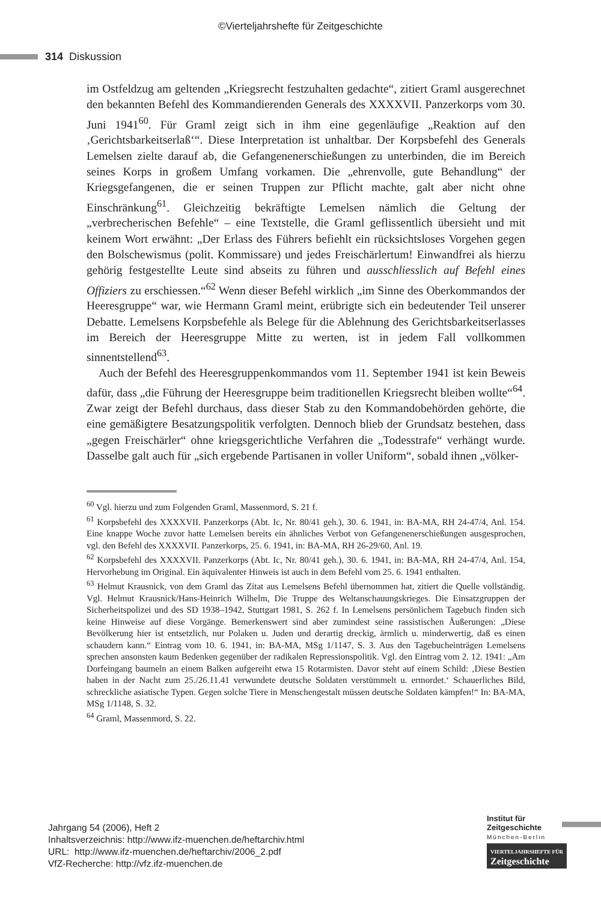©Vierteljahrshefte für Zeitgeschichte
314 Diskussion
im Ostfeldzug am geltenden „Kriegsrecht festzuhalten gedachte“, zitiert Graml ausgerechnet den bekannten Befehl des Kommandierenden Generals des XXXXVII. Panzerkorps vom 30. Juni 1941<sup>60</sup>. Für Graml zeigt sich in ihm eine gegenläufige „Reaktion auf den ‚Gerichtsbarkeitserlaß‘“. Diese Interpretation ist unhaltbar. Der Korpsbefehl des Generals Lemelsen zielte darauf ab, die Gefangenenerschießungen zu unterbinden, die im Bereich seines Korps in großem Umfang vorkamen. Die „ehrenvolle, gute Behandlung“ der Kriegsgefangenen, die er seinen Truppen zur Pflicht machte, galt aber nicht ohne Einschränkung<sup>61</sup>. Gleichzeitig bekräftigte Lemelsen nämlich die Geltung der „verbrecherischen Befehle“ – eine Textstelle, die Graml geflissentlich übersieht und mit keinem Wort erwähnt: „Der Erlass des Führers befiehlt ein rücksichtsloses Vorgehen gegen den Bolschewismus (polit. Kommissare) und jedes Freischärlertum! Einwandfrei als hierzu gehörig festgestellte Leute sind abseits zu führen und ausschliesslich auf Befehl eines Offiziers zu erschiessen.“<sup>62</sup> Wenn dieser Befehl wirklich „im Sinne des Oberkommandos der Heeresgruppe“ war, wie Hermann Graml meint, erübrigte sich ein bedeutender Teil unserer Debatte. Lemelsens Korpsbefehle als Belege für die Ablehnung des Gerichtsbarkeitserlasses im Bereich der Heeresgruppe Mitte zu werten, ist in jedem Fall vollkommen sinnentstellend<sup>63</sup>.
Auch der Befehl des Heeresgruppenkommandos vom 11. September 1941 ist kein Beweis dafür, dass „die Führung der Heeresgruppe beim traditionellen Kriegsrecht bleiben wollte“<sup>64</sup>. Zwar zeigt der Befehl durchaus, dass dieser Stab zu den Kommandobehörden gehörte, die eine gemäßigtere Besatzungspolitik verfolgten. Dennoch blieb der Grundsatz bestehen, dass „gegen Freischärler“ ohne kriegsgerichtliche Verfahren die „Todesstrafe“ verhängt wurde. Dasselbe galt auch für „sich ergebende Partisanen in voller Uniform“, sobald ihnen „völker-
<sup>60</sup> Vgl. hierzu und zum Folgenden Graml, Massenmord, S. 21 f.
<sup>61</sup> Korpsbefehl des XXXXVII. Panzerkorps (Abt. Ic, Nr. 80/41 geh.), 30. 6. 1941, in: BA-MA, RH 24-47/4, Anl. 154. Eine knappe Woche zuvor hatte Lemelsen bereits ein ähnliches Verbot von Gefangenenerschießungen ausgesprochen, vgl. den Befehl des XXXXVII. Panzerkorps, 25. 6. 1941, in: BA-MA, RH 26-29/60, Anl. 19.
<sup>62</sup> Korpsbefehl des XXXXVII. Panzerkorps (Abt. Ic, Nr. 80/41 geh.), 30. 6. 1941, in: BA-MA, RH 24-47/4, Anl. 154, Hervorhebung im Original. Ein äquivalenter Hinweis ist auch in dem Befehl vom 25. 6. 1941 enthalten.
<sup>63</sup> Helmut Krausnick, von dem Graml das Zitat aus Lemelsens Befehl übernommen hat, zitiert die Quelle vollständig. Vgl. Helmut Krausnick/Hans-Heinrich Wilhelm, Die Truppe des Weltanschauungskrieges. Die Einsatzgruppen der Sicherheitspolizei und des SD 1938–1942, Stuttgart 1981, S. 262 f. In Lemelsens persönlichem Tagebuch finden sich keine Hinweise auf diese Vorgänge. Bemerkenswert sind aber zumindest seine rassistischen Äußerungen: „Diese Bevölkerung hier ist entsetzlich, nur Polaken u. Juden und derartig dreckig, ärmlich u. minderwertig, daß es einen schaudern kann.“ Eintrag vom 10. 6. 1941, in: BA-MA, MSg 1/1147, S. 3. Aus den Tagebucheinträgen Lemelsens sprechen ansonsten kaum Bedenken gegenüber der radikalen Repressionspolitik. Vgl. den Eintrag vom 2. 12. 1941: „Am Dorfeingang baumeln an einem Balken aufgereiht etwa 15 Rotarmisten. Davor steht auf einem Schild: ‚Diese Bestien haben in der Nacht zum 25./26.11.41 verwundete deutsche Soldaten verstümmelt u. ermordet.‘ Schauerliches Bild, schreckliche asiatische Typen. Gegen solche Tiere in Menschengestalt müssen deutsche Soldaten kämpfen!“ In: BA-MA, MSg 1/1148, S. 32.
<sup>64</sup> Graml, Massenmord, S. 22.
Jahrgang 54 (2006), Heft 2
Inhaltsverzeichnis: http://www.ifz-muenchen.de/heftarchiv.html
URL: http://www.ifz-muenchen.de/heftarchiv/2006_2.pdf
VfZ-Recherche: http://vfz.ifz-muenchen.de
Institut für
Zeitgeschichte
München-Berlin
VIERTELJAHRSHEFTE FÜR
Zeitgeschichte